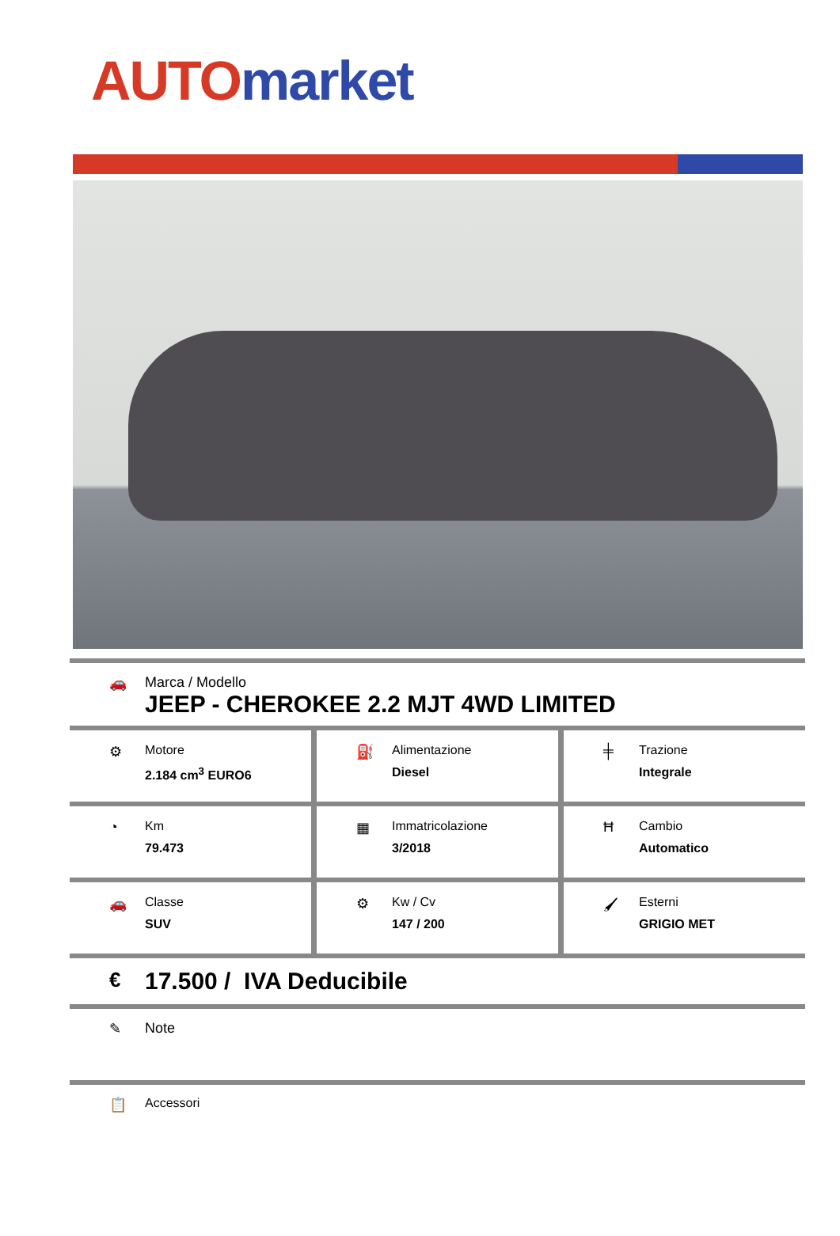AUTO market
🚗 Marca / Modello
JEEP - CHEROKEE 2.2 MJT 4WD LIMITED
⚙ Motore
2.184 cm<sup>3</sup> EURO6
⛽ Alimentazione
Diesel
╪ Trazione
Integrale
◔ Km
79.473
▦ Immatricolazione
3/2018
Ħ Cambio
Automatico
🚗 Classe
SUV
⚙ Kw / Cv
147 / 200
🖌 Esterni
GRIGIO MET
€
17.500 / IVA Deducibile
✎ Note
📋 Accessori